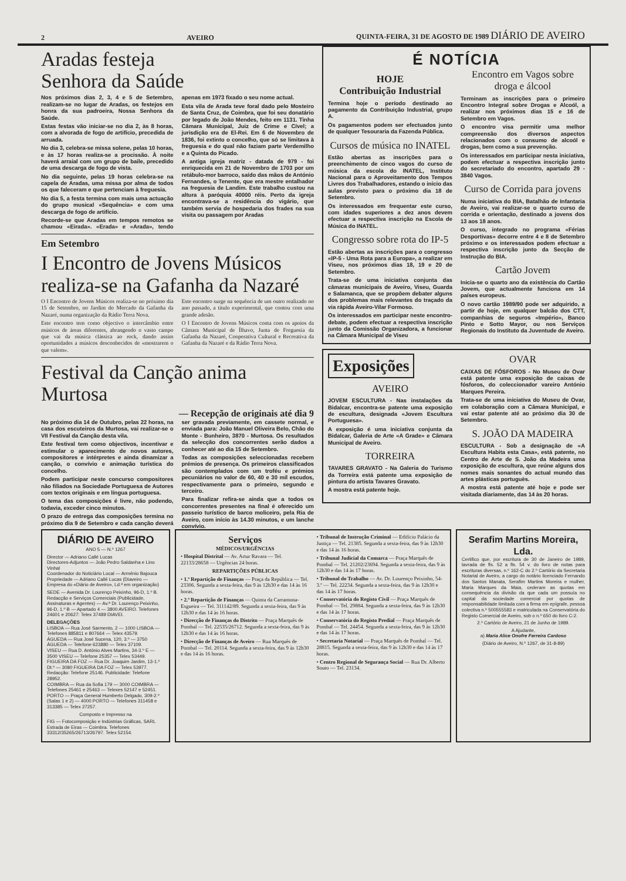2 AVEIRO QUINTA-FEIRA, 31 DE AGOSTO DE 1989 DIÁRIO DE AVEIRO
Aradas festeja
Senhora da Saúde
Nos próximos dias 2, 3, 4 e 5 de Setembro, realizam-se no lugar de Aradas, os festejos em honra da sua padroeira, Nossa Senhora da Saúde.
Estas festas vão iniciar-se no dia 2, às 8 horas, com a alvorada de fogo de artifício, precedida de arruada.
No dia 3, celebra-se missa solene, pelas 10 horas, e às 17 horas realiza-se a procissão. À noite haverá arraial com um grupo de baile, precedido de uma descarga de fogo de vista.
No dia seguinte, pelas 19 horas celebra-se na capela de Aradas, uma missa por alma de todos os que faleceram e que pertenciam à freguesia.
No dia 5, a festa termina com mais uma actuação do grupo musical «Sequência» e com uma descarga de fogo de artifício.
Recorde-se que Aradas em tempos remotos se chamou «Eirada». «Erada» e «Arada», tendo apenas em 1973 fixado o seu nome actual.
Esta vila de Arada teve foral dado pelo Mosteiro de Santa Cruz, de Coimbra, que foi seu donatário por legado de João Mendes, feito em 1131. Tinha Câmara Municipal, Juiz de Crime e Cível; a jurisdição era de El-Rei. Em 6 de Novembro de 1836, foi extinto o concelho, que só se limitava à freguesia e do qual não faziam parte Verdemilho e a Quinta do Picado.
A antiga igreja matriz - datada de 979 - foi enriquecida em 21 de Novembro de 1703 por um retábulo-mor barroco, saído das mãos de António Fernandes, o Tenente, que era mestre entalhador na freguesia de Landim. Este trabalho custou na altura à paróquia 40000 réis. Perto da igreja encontrava-se a residência do vigário, que também servia de hospedaria dos frades na sua visita ou passagem por Aradas
Em Setembro
I Encontro de Jovens Músicos realiza-se na Gafanha da Nazaré
O I Encontro de Jovens Músicos realiza-se no próximo dia 15 de Setembro, no Jardim do Mercado da Gafanha da Nazaré, numa organização da Rádio Terra Nova.
Este encontro tem como objectivo o intercâmbio entre músicos de áreas diferentes, abrangendo o vasto campo que vai da música clássica ao rock, dando assim oportunidades a músicos desconhecidos de «mostrarem o que valem».
Este encontro surge na sequência de um outro realizado no ano passado, a título experimental, que contou com uma grande adesão.
O I Encontro de Jovens Músicos conta com os apoios da Câmara Municipal de Ílhavo, Junta de Freguesia da Gafanha da Nazaré, Cooperativa Cultural e Recreativa da Gafanha da Nazaré e da Rádio Terra Nova.
Festival da Canção anima Murtosa
— Recepção de originais até dia 9
No próximo dia 14 de Outubro, pelas 22 horas, na casa dos escuteiros da Murtosa, vai realizar-se o VII Festival da Canção desta vila.
Este festival tem como objectivos, incentivar e estimular o aparecimento de novos autores, compositores e intérpretes e ainda dinamizar a canção, o convívio e animação turística do concelho.
Podem participar neste concurso compositores não filiados na Sociedade Portuguesa de Autores com textos originais e em língua portuguesa.
O tema das composições é livre, não podendo, todavia, exceder cinco minutos.
O prazo de entrega das composições termina no próximo dia 9 de Setembro e cada canção deverá ser gravada previamente, em cassete normal, e enviada para: João Manuel Oliveira Belo, Chão do Monte - Bunheiro, 3870 - Murtosa. Os resultados da selecção dos concorrentes serão dados a conhecer até ao dia 15 de Setembro.
Todas as composições seleccionadas recebem prémios de presença. Os primeiros classificados são contemplados com um troféu e prémios pecuniários no valor de 60, 40 e 30 mil escudos, respectivamente para o primeiro, segundo e terceiro.
Para finalizar refira-se ainda que a todos os concorrentes presentes na final é oferecido um passeio turístico de barco moliceiro, pela Ria de Aveiro, com início às 14.30 minutos, e um lanche convívio.
É NOTÍCIA
HOJE
Contribuição Industrial
Termina hoje o período destinado ao pagamento da Contribuição Industrial, grupo A.
Os pagamentos podem ser efectuados junto de qualquer Tesouraria da Fazenda Pública.
Cursos de música no INATEL
Estão abertas as inscrições para o preenchimento de cinco vagos do curso de música da escola do INATEL, Instituto Nacional para o Aproveitamento dos Tempos Livres dos Trabalhadores, estando o início das aulas previsto para o próximo dia 18 de Setembro.
Os interessados em frequentar este curso, com idades superiores a dez anos devem efectuar a respectiva inscrição na Escola de Música do INATEL.
Congresso sobre rota do IP-5
Estão abertas as inscrições para o congresso «IP-5 - Uma Rota para a Europa», a realizar em Viseu, nos próximos dias 18, 19 e 20 de Setembro.
Trata-se de uma iniciativa conjunta das câmaras municipais de Aveiro, Viseu, Guarda e Salamanca, que se propõem debater alguns dos problemas mais relevantes do traçado da via rápida Aveiro-Vilar Formoso.
Os interessados em participar neste encontro-debate, podem efectuar a respectiva inscrição junto da Comissão Organizadora, a funcionar na Câmara Municipal de Viseu
Encontro em Vagos sobre droga e álcool
Terminam as inscrições para o primeiro Encontro Integral sobre Drogas e Alcoól, a realizar nos próximos dias 15 e 16 de Setembro em Vagos.
O encontro visa permitir uma melhor compreensão dos diversos aspectos relacionados com o consumo de alcoól e drogas, bem como a sua prevenção.
Os interessados em participar nesta iniciativa, podem efectuar a respectiva inscrição junto do secretariado do encontro, apartado 29 - 3840 Vagos.
Curso de Corrida para jovens
Numa iniciativa do BIA, Batalhão de Infantaria de Aveiro, vai realizar-se o quarto curso de corrida e orientação, destinado a jovens dos 13 aos 18 anos.
O curso, integrado no programa «Férias Desportivas» decorre entre 4 e 8 de Setembro próximo e os interessados podem efectuar a respectiva inscrição junto da Secção de Instrução do BIA.
Cartão Jovem
Inicia-se o quarto ano da existência do Cartão Jovem, que actualmente funciona em 14 países europeus.
O novo cartão 1989/90 pode ser adquirido, a partir de hoje, em qualquer balcão dos CTT, companhias de seguros «Império», Banco Pinto e Sotto Mayor, ou nos Serviços Regionais do Instituto da Juventude de Aveiro.
Exposições
AVEIRO
JOVEM ESCULTURA - Nas instalações da Bidalcar, encontra-se patente uma exposição de escultura, designada «Jovem Escultura Portuguesa».
A exposição é uma iniciativa conjunta da Bidalcar, Galeria de Arte «A Grade» e Câmara Municipal de Aveiro.
TORREIRA
TAVARES GRAVATO - Na Galeria do Turismo da Torreira está patente uma exposição de pintura do artista Tavares Gravato.
A mostra está patente hoje.
OVAR
CAIXAS DE FÓSFOROS - No Museu de Ovar está patente uma exposição de caixas de fósforos, do coleccionador vareiro António Marques Pereira.
Trata-se de uma iniciativa do Museu de Ovar, em colaboração com a Câmara Municipal, e vai estar patente até ao próximo dia 30 de Setembro.
S. JOÃO DA MADEIRA
ESCULTURA - Sob a designação de «A Escultura Habita esta Casa», está patente, no Centro de Arte de S. João da Madeira uma exposição de escultura, que reúne alguns dos nomes mais sonantes do actual mundo das artes plásticas portuguès.
A mostra está patente até hoje e pode ser visitada diariamente, das 14 às 20 horas.
DIÁRIO DE AVEIRO
ANO 5 — N.º 1267
Director — Adriano Callé Lucas
Directores-Adjuntos — João Pedro Saldanha e Lino Vinhal
Coordenador do Noticiário Local — Arménio Bajouca
Propriedade — Adriano Callé Lucas (Diaveiro — Empresa do «Diário de Aveiro», Ld.ª em organização)
SEDE — Avenida Dr. Lourenço Peixinho, 96-D, 1.º B. Redacção e Serviços Comerciais (Publicidade, Assinaturas e Agentes) — Av.ª Dr. Lourenço Peixinho, 96-D, 1.º B — Apartado 4 — 3800 AVEIRO. Telefones 24601 e 20627: Telex 37489 DIAVEI.
DELEGAÇÕES
LISBOA — Rua José Sarmento, 2 — 1000 LISBOA — Telefones 885811 e 807664 — Telex 43579.
ÁGUEDA — Rua José Sucena, 120, 3.º — 3750 ÁGUEDA — Telefone 623880 — Telex 37109.
VISEU — Rua D. António Alves Martins, 34-3.º E — 3500 VISEU — Telefone 25357 — Telex 53449.
FIGUEIRA DA FOZ — Rua Dr. Joaquim Jardim, 13-1.º Dt.º — 3080 FIGUEIRA DA FOZ — Telex 53977. Redacção: Telefone 25146. Publicidade: Telefone 28952.
COIMBRA — Rua da Sofia 179 — 3000 COIMBRA — Telefones 25461 e 25463 — Telexes 52147 e 52451.
PORTO — Praça General Humberto Delgado, 309-2.º (Salas 1 e 2) — 4000 PORTO — Telefones 311458 e 313385 — Telex 27257.
Composto e Impresso na
FIG — Fotocomposição e Indústrias Gráficas, SARL Estrada de Eiras — Coimbra. Telefones 33312/35265/26713/26797. Telex 52154.
Serviços
MÉDICOS/URGÊNCIAS
• Hospital Distrital — Av. Artur Ravara — Tel. 22133/28658 — Urgências 24 horas.
REPARTIÇÕES PÚBLICAS
• 1.ª Repartição de Finanças — Praça da República — Tel. 23306. Segunda a sexta-feira, das 9 às 12h30 e das 14 às 16 horas.
• 2.ª Repartição de Finanças — Quinta da Carramona-Esgueira — Tel. 311142/89. Segunda a sexta-feira, das 9 às 12h30 e das 14 às 16 horas.
• Direcção de Finanças do Distrito — Praça Marquês de Pombal — Tel. 22535/26712. Segunda a sexta-feira, das 9 às 12h30 e das 14 às 16 horas.
• Direcção de Finanças de Aveiro — Rua Marquês de Pombal — Tel. 20114. Segunda a sexta-feira, das 9 às 12h30 e das 14 às 16 horas.
• Tribunal de Instrução Criminal — Edifício Palácio da Justiça — Tel. 21385. Segunda a sexta-feira, das 9 às 12h30 e das 14 às 16 horas.
• Tribunal Judicial da Comarca — Praça Marquês de Pombal — Tel. 21202/23694. Segunda a sexta-feira, das 9 às 12h30 e das 14 às 17 horas.
• Tribunal do Trabalho — Av. Dr. Lourenço Peixinho, 54-3.º — Tel. 22234. Segunda a sexta-feira, das 9 às 12h30 e das 14 às 17 horas.
• Conservatória do Registo Civil — Praça Marquês de Pombal — Tel. 29884. Segunda a sexta-feira, das 9 às 12h30 e das 14 às 17 horas.
• Conservatória do Registo Predial — Praça Marquês de Pombal — Tel. 24454. Segunda a sexta-feira, das 9 às 12h30 e das 14 às 17 horas.
• Secretaria Notarial — Praça Marquês de Pombal — Tel. 28815. Segunda a sexta-feira, das 9 às 12h30 e das 14 às 17 horas.
• Centro Regional de Segurança Social — Rua Dr. Alberto Souto — Tel. 23134.
Serafim Martins Moreira, Lda.
Certifico que, por escritura de 30 de Janeiro de 1989, lavrada de fls. 52 a fls. 54 v. do livro de notas para escrituras diversas, n.º 162-C do 2.º Cartório da Secretaria Notarial de Aveiro, a cargo do notário licenciado Fernando dos Santos Manata, Serafim Martins Moreira e mulher, Maria Marques da Maia, cederam as quotas em consequência da divisão da que cada um possuía no capital da sociedade comercial por quotas de responsabilidade limitada com a firma em epígrafe, pessoa colectiva n.º 500555583 e matriculada na Conservatória do Registo Comercial de Aveiro, sob o n.º 650 do livro C-2.
2.º Cartório de Aveiro, 21 de Junho de 1989.
A Ajudante,
a) Maria Alice Onofre Ferreira Cardoso
(Diário de Aveiro, N.º 1267, de 31-8-89)